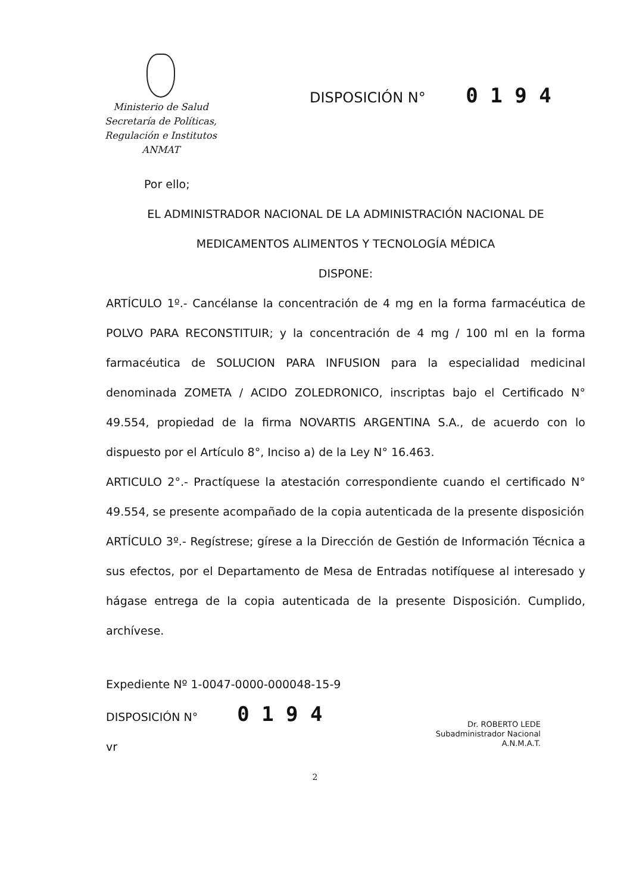Ministerio de Salud
Secretaría de Políticas,
Regulación e Institutos
ANMAT
DISPOSICIÓN N° 0 1 9 4
Por ello;
EL ADMINISTRADOR NACIONAL DE LA ADMINISTRACIÓN NACIONAL DE
MEDICAMENTOS ALIMENTOS Y TECNOLOGÍA MÉDICA
DISPONE:
ARTÍCULO 1º.- Cancélanse la concentración de 4 mg en la forma farmacéutica de POLVO PARA RECONSTITUIR; y la concentración de 4 mg / 100 ml en la forma farmacéutica de SOLUCION PARA INFUSION para la especialidad medicinal denominada ZOMETA / ACIDO ZOLEDRONICO, inscriptas bajo el Certificado N° 49.554, propiedad de la firma NOVARTIS ARGENTINA S.A., de acuerdo con lo dispuesto por el Artículo 8°, Inciso a) de la Ley N° 16.463.
ARTICULO 2°.- Practíquese la atestación correspondiente cuando el certificado N° 49.554, se presente acompañado de la copia autenticada de la presente disposición
ARTÍCULO 3º.- Regístrese; gírese a la Dirección de Gestión de Información Técnica a sus efectos, por el Departamento de Mesa de Entradas notifíquese al interesado y hágase entrega de la copia autenticada de la presente Disposición. Cumplido, archívese.
Expediente Nº 1-0047-0000-000048-15-9
DISPOSICIÓN N° 0 1 9 4
vr
Dr. ROBERTO LEDE
Subadministrador Nacional
A.N.M.A.T.
2